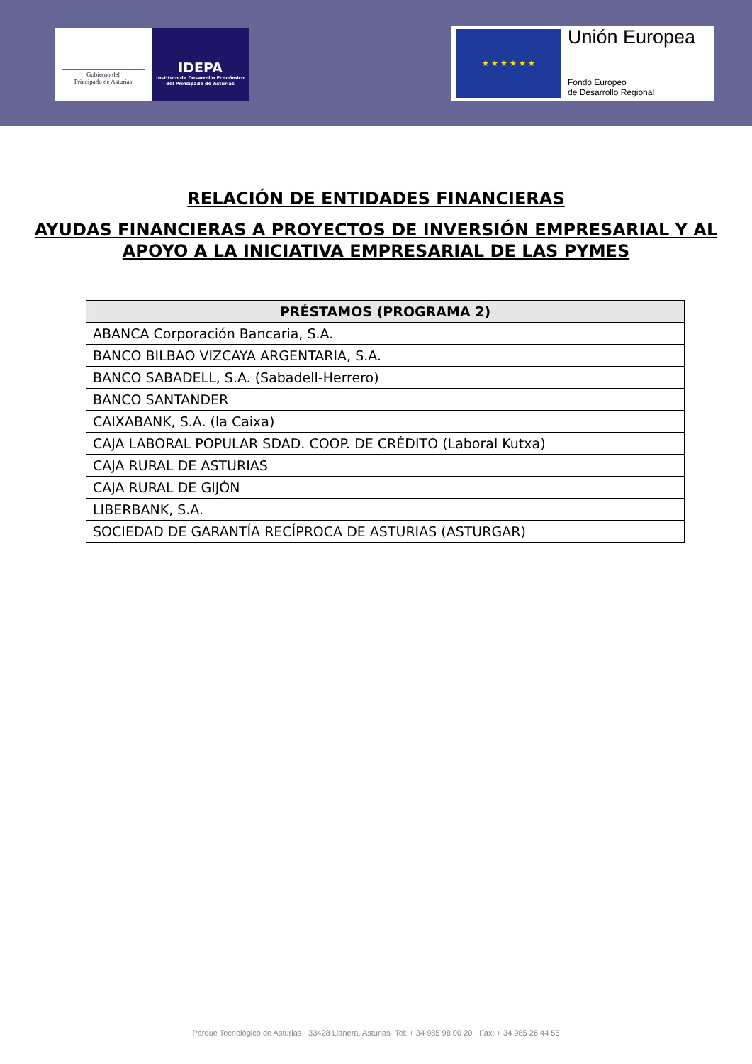Gobierno del
Principado de Asturias
IDEPA
Instituto de Desarrollo Económico
del Principado de Asturias
★ ★ ★ ★ ★ ★ Unión Europea
Fondo Europeo
de Desarrollo Regional
RELACIÓN DE ENTIDADES FINANCIERAS
AYUDAS FINANCIERAS A PROYECTOS DE INVERSIÓN EMPRESARIAL Y AL APOYO A LA INICIATIVA EMPRESARIAL DE LAS PYMES
| PRÉSTAMOS (PROGRAMA 2) |
| --- |
| ABANCA Corporación Bancaria, S.A. |
| BANCO BILBAO VIZCAYA ARGENTARIA, S.A. |
| BANCO SABADELL, S.A. (Sabadell-Herrero) |
| BANCO SANTANDER |
| CAIXABANK, S.A. (la Caixa) |
| CAJA LABORAL POPULAR SDAD. COOP. DE CRÉDITO (Laboral Kutxa) |
| CAJA RURAL DE ASTURIAS |
| CAJA RURAL DE GIJÓN |
| LIBERBANK, S.A. |
| SOCIEDAD DE GARANTÍA RECÍPROCA DE ASTURIAS (ASTURGAR) |
Parque Tecnológico de Asturias · 33428 Llanera, Asturias· Tel: + 34 985 98 00 20 · Fax: + 34 985 26 44 55